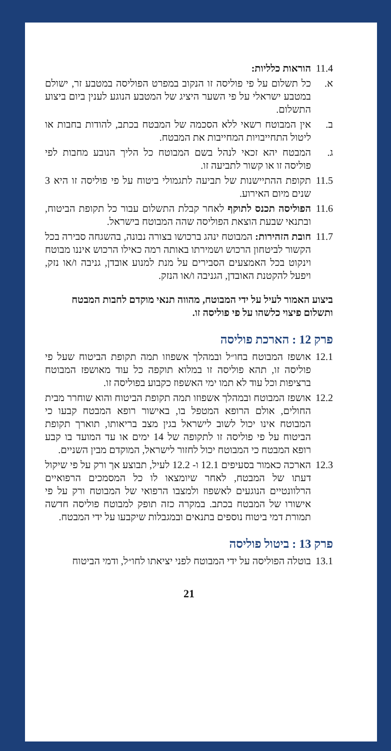11.4
הוראות כלליות:
א. כל תשלום על פי פוליסה זו הנקוב במפרט הפוליסה במטבע זר, ישולם במטבע ישראלי על פי השער היציג של המטבע הנוגע לענין ביום ביצוע התשלום.
ב. אין המבוטח רשאי ללא הסכמה של המבטח בכתב, להודות בחבות או ליטול התחייבויות המחייבות את המבטח.
ג. המבטח יהא זכאי לנהל בשם המבוטח כל הליך הנובע מחבות לפי פוליסה זו או קשור לתביעה זו.
11.5
תקופת ההתיישנות של תביעה לתגמולי ביטוח על פי פוליסה זו היא 3 שנים מיום האירוע.
11.6
הפוליסה תכנס לתוקף לאחר קבלת התשלום עבור כל תקופת הביטוח, ובתנאי שבעת הוצאת הפוליסה שהה המבוטח בישראל.
11.7
חובת הזהירות: המבוטח ינהג ברכושו בצורה נבונה, בהשגחה סבירה בכל הקשור לביטחון הרכוש ושמירתו באותה רמה כאילו הרכוש איננו מבוטח וינקוט בכל האמצעים הסבירים על מנת למנוע אובדן, גניבה ו/או נזק, ויפעל להקטנת האובדן, הגניבה ו/או הנזק.
ביצוע האמור לעיל על ידי המבוטח, מהווה תנאי מוקדם לחבות המבטח ותשלום פיצוי כלשהו על פי פוליסה זו.
פרק 12 : הארכת פוליסה
12.1
אושפז המבוטח בחו״ל ובמהלך אשפוזו תמה תקופת הביטוח שעל פי פוליסה זו, תהא פוליסה זו במלוא תוקפה כל עוד מאושפז המבוטח ברציפות וכל עוד לא תמו ימי האשפוז כקבוע בפוליסה זו.
12.2
אושפז המבוטח ובמהלך אשפוזו תמה תקופת הביטוח והוא שוחרר מבית החולים, אולם הרופא המטפל בו, באישור רופא המבטח קבעו כי המבוטח אינו יכול לשוב לישראל בגין מצב בריאותו, תוארך תקופת הביטוח על פי פוליסה זו לתקופה של 14 ימים או עד המועד בו קבע רופא המבטח כי המבוטח יכול לחזור לישראל, המוקדם מבין השניים.
12.3
הארכה כאמור בסעיפים 12.1 ו- 12.2 לעיל, תבוצע אך ורק על פי שיקול דעתו של המבטח, לאחר שיומצאו לו כל המסמכים הרפואיים הרלוונטיים הנוגעים לאשפוז ולמצבו הרפואי של המבוטח ורק על פי אישורו של המבטח בכתב. במקרה כזה תופק למבוטח פוליסה חדשה תמורת דמי ביטוח נוספים בתנאים ובמגבלות שיקבעו על ידי המבטח.
פרק 13 : ביטול פוליסה
13.1
בוטלה הפוליסה על ידי המבוטח לפני יציאתו לחו״ל, ודמי הביטוח
21